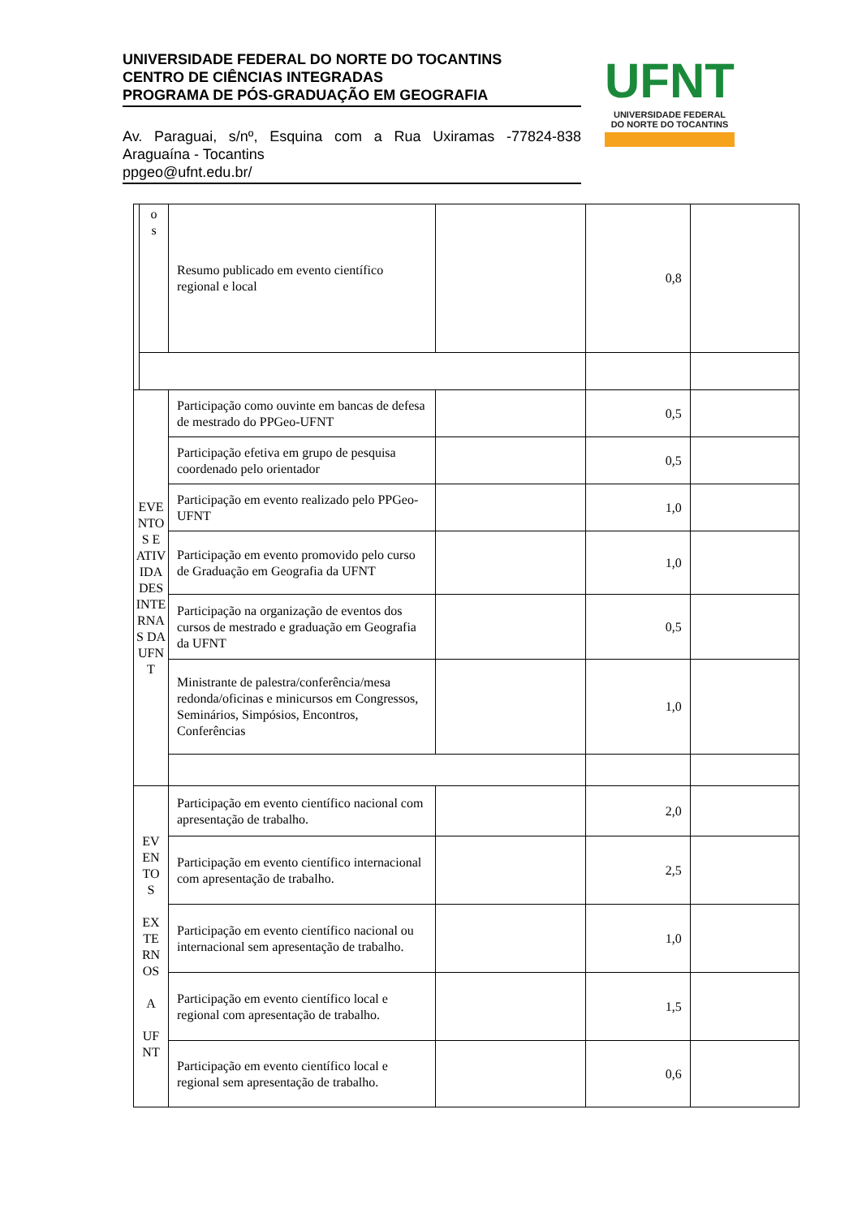UNIVERSIDADE FEDERAL DO NORTE DO TOCANTINS
CENTRO DE CIÊNCIAS INTEGRADAS
PROGRAMA DE PÓS-GRADUAÇÃO EM GEOGRAFIA
Av. Paraguai, s/nº, Esquina com a Rua Uxiramas -77824-838 Araguaína - Tocantins
ppgeo@ufnt.edu.br/
UFNT
UNIVERSIDADE FEDERAL
DO NORTE DO TOCANTINS
| | o s | Resumo publicado em evento científico regional e local | | 0,8 | |
| EVE NTO S E ATIV IDA DES INTE RNA S DA UFN T | | Participação como ouvinte em bancas de defesa de mestrado do PPGeo-UFNT | | 0,5 | |
| | | Participação efetiva em grupo de pesquisa coordenado pelo orientador | | 0,5 | |
| | | Participação em evento realizado pelo PPGeo-UFNT | | 1,0 | |
| | | Participação em evento promovido pelo curso de Graduação em Geografia da UFNT | | 1,0 | |
| | | Participação na organização de eventos dos cursos de mestrado e graduação em Geografia da UFNT | | 0,5 | |
| | | Ministrante de palestra/conferência/mesa redonda/oficinas e minicursos em Congressos, Seminários, Simpósios, Encontros, Conferências | | 1,0 | |
| EV EN TO S EX TE RN OS A UF NT | | Participação em evento científico nacional com apresentação de trabalho. | | 2,0 | |
| | | Participação em evento científico internacional com apresentação de trabalho. | | 2,5 | |
| | | Participação em evento científico nacional ou internacional sem apresentação de trabalho. | | 1,0 | |
| | | Participação em evento científico local e regional com apresentação de trabalho. | | 1,5 | |
| | | Participação em evento científico local e regional sem apresentação de trabalho. | | 0,6 | |